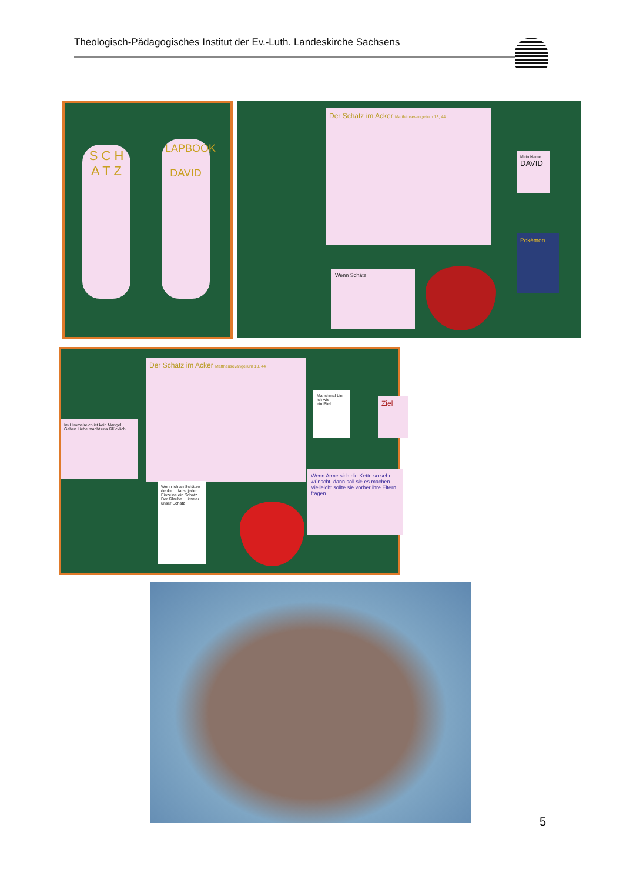Theologisch-Pädagogisches Institut der Ev.-Luth. Landeskirche Sachsens
S C H A T Z
LAPBOOK
DAVID
Der Schatz im Acker Matthäusevangelium 13, 44
Mein Name:
DAVID
Pokémon
Wenn Schätz
Der Schatz im Acker Matthäusevangelium 13, 44
Manchmal bin ich wie
ein Pfeil
Ziel
Im Himmelreich ist kein Mangel. Geben Liebe macht uns Glücklich
Wenn ich an Schätze denke... da ist jeder Einzelne ein Schatz. Der Glaube ... immer unser Schatz
Wenn Arme sich die Kette so sehr wünscht, dann soll sie es machen. Vielleicht sollte sie vorher ihre Eltern fragen.
5